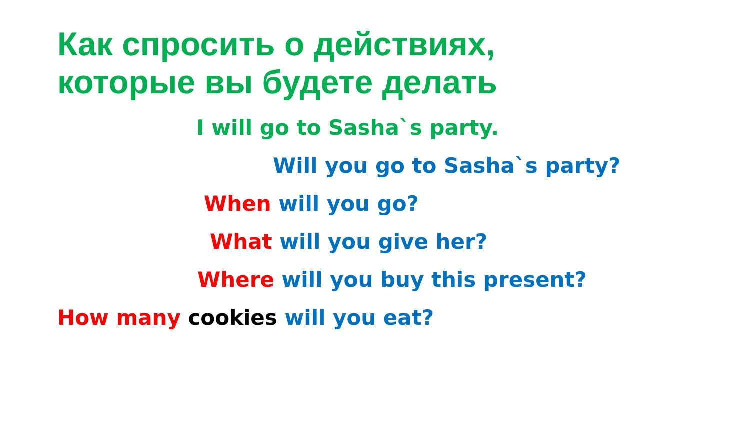Как спросить о действиях,
которые вы будете делать
I will go to Sasha`s party.
Will you go to Sasha`s party?
When will you go?
What will you give her?
Where will you buy this present?
How many cookies will you eat?